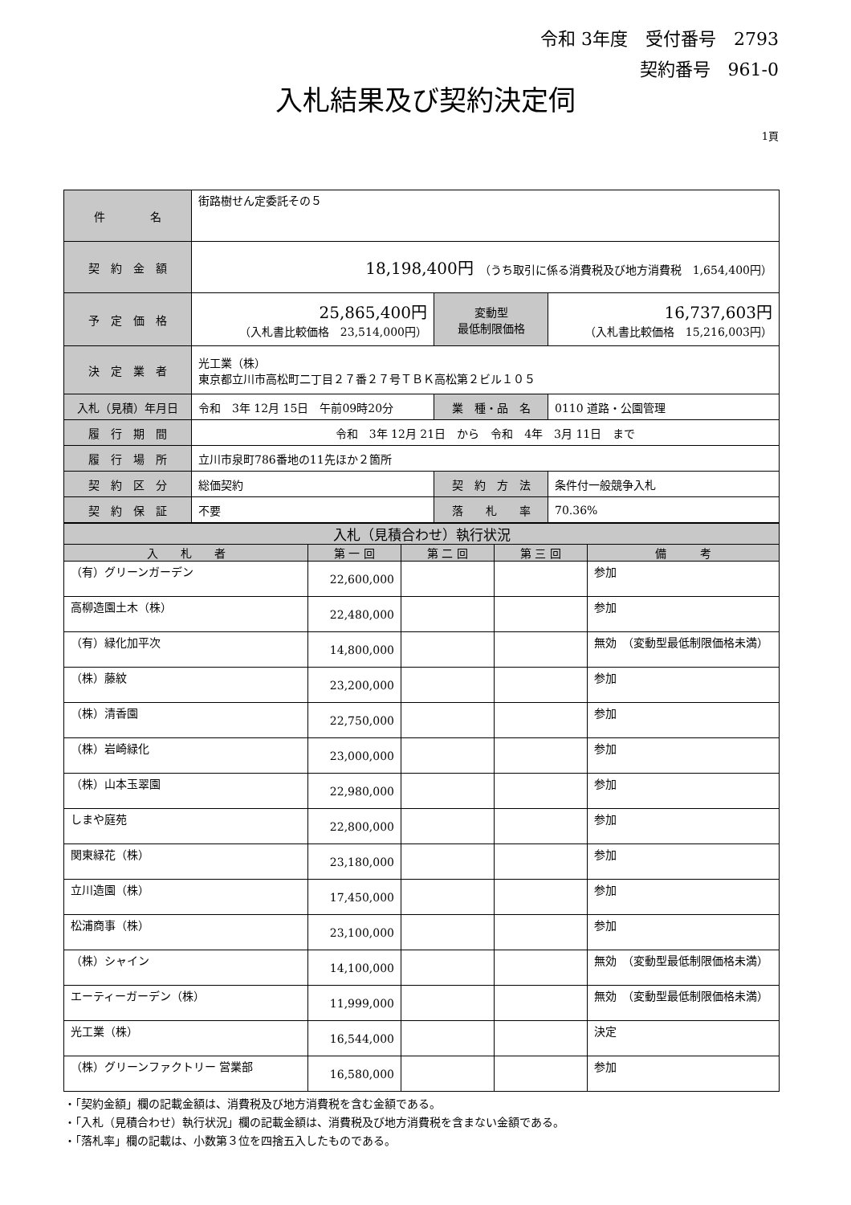令和 3年度　受付番号　2793
契約番号　961-0
入札結果及び契約決定伺
1頁
| 件 名 | 街路樹せん定委託その５ | | |
| 契 約 金 額 | 18,198,400円 （うち取引に係る消費税及び地方消費税 1,654,400円） | | |
| 予 定 価 格 | 25,865,400円 （入札書比較価格 23,514,000円） | 変動型 最低制限価格 | 16,737,603円 （入札書比較価格 15,216,003円） |
| 決 定 業 者 | 光工業（株） 東京都立川市高松町二丁目２７番２７号ＴＢＫ高松第２ビル１０５ | | |
| 入札（見積）年月日 | 令和 3年 12月 15日 午前09時20分 | 業 種・品 名 | 0110 道路・公園管理 |
| 履 行 期 間 | 令和 3年 12月 21日 から 令和 4年 3月 11日 まで | | |
| 履 行 場 所 | 立川市泉町786番地の11先ほか２箇所 | | |
| 契 約 区 分 | 総価契約 | 契 約 方 法 | 条件付一般競争入札 |
| 契 約 保 証 | 不要 | 落 札 率 | 70.36% |
| 入札（見積合わせ）執行状況 | | | | |
| --- | --- | --- | --- | --- |
| 入 札 者 | 第 一 回 | 第 二 回 | 第 三 回 | 備 考 |
| （有）グリーンガーデン | 22,600,000 | | | 参加 |
| 高柳造園土木（株） | 22,480,000 | | | 参加 |
| （有）緑化加平次 | 14,800,000 | | | 無効 （変動型最低制限価格未満） |
| （株）藤紋 | 23,200,000 | | | 参加 |
| （株）清香園 | 22,750,000 | | | 参加 |
| （株）岩崎緑化 | 23,000,000 | | | 参加 |
| （株）山本玉翠園 | 22,980,000 | | | 参加 |
| しまや庭苑 | 22,800,000 | | | 参加 |
| 関東緑花（株） | 23,180,000 | | | 参加 |
| 立川造園（株） | 17,450,000 | | | 参加 |
| 松浦商事（株） | 23,100,000 | | | 参加 |
| （株）シャイン | 14,100,000 | | | 無効 （変動型最低制限価格未満） |
| エーティーガーデン（株） | 11,999,000 | | | 無効 （変動型最低制限価格未満） |
| 光工業（株） | 16,544,000 | | | 決定 |
| （株）グリーンファクトリー 営業部 | 16,580,000 | | | 参加 |
・「契約金額」欄の記載金額は、消費税及び地方消費税を含む金額である。
・「入札（見積合わせ）執行状況」欄の記載金額は、消費税及び地方消費税を含まない金額である。
・「落札率」欄の記載は、小数第３位を四捨五入したものである。